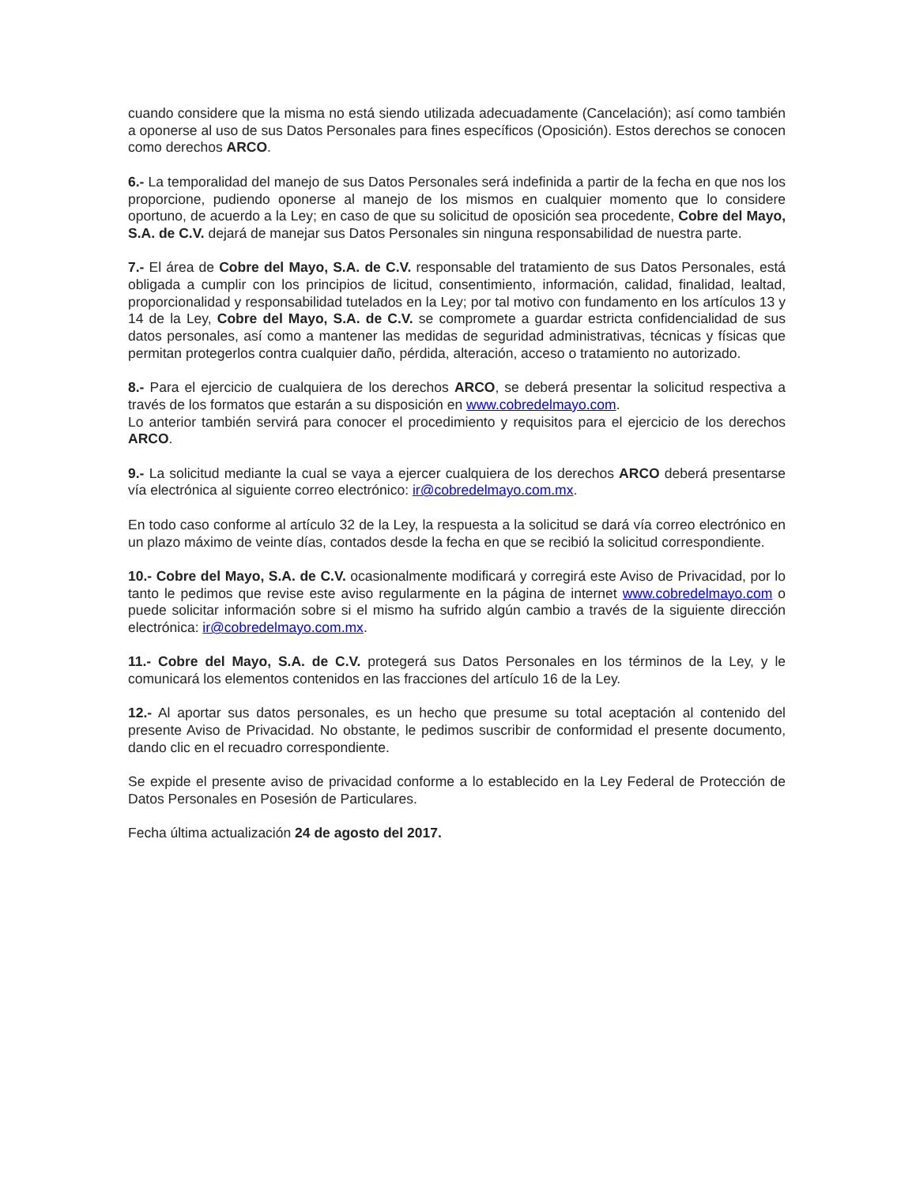cuando considere que la misma no está siendo utilizada adecuadamente (Cancelación); así como también a oponerse al uso de sus Datos Personales para fines específicos (Oposición). Estos derechos se conocen como derechos ARCO.
6.- La temporalidad del manejo de sus Datos Personales será indefinida a partir de la fecha en que nos los proporcione, pudiendo oponerse al manejo de los mismos en cualquier momento que lo considere oportuno, de acuerdo a la Ley; en caso de que su solicitud de oposición sea procedente, Cobre del Mayo, S.A. de C.V. dejará de manejar sus Datos Personales sin ninguna responsabilidad de nuestra parte.
7.- El área de Cobre del Mayo, S.A. de C.V. responsable del tratamiento de sus Datos Personales, está obligada a cumplir con los principios de licitud, consentimiento, información, calidad, finalidad, lealtad, proporcionalidad y responsabilidad tutelados en la Ley; por tal motivo con fundamento en los artículos 13 y 14 de la Ley, Cobre del Mayo, S.A. de C.V. se compromete a guardar estricta confidencialidad de sus datos personales, así como a mantener las medidas de seguridad administrativas, técnicas y físicas que permitan protegerlos contra cualquier daño, pérdida, alteración, acceso o tratamiento no autorizado.
8.- Para el ejercicio de cualquiera de los derechos ARCO, se deberá presentar la solicitud respectiva a través de los formatos que estarán a su disposición en www.cobredelmayo.com.
Lo anterior también servirá para conocer el procedimiento y requisitos para el ejercicio de los derechos ARCO.
9.- La solicitud mediante la cual se vaya a ejercer cualquiera de los derechos ARCO deberá presentarse vía electrónica al siguiente correo electrónico: ir@cobredelmayo.com.mx.
En todo caso conforme al artículo 32 de la Ley, la respuesta a la solicitud se dará vía correo electrónico en un plazo máximo de veinte días, contados desde la fecha en que se recibió la solicitud correspondiente.
10.- Cobre del Mayo, S.A. de C.V. ocasionalmente modificará y corregirá este Aviso de Privacidad, por lo tanto le pedimos que revise este aviso regularmente en la página de internet www.cobredelmayo.com o puede solicitar información sobre si el mismo ha sufrido algún cambio a través de la siguiente dirección electrónica: ir@cobredelmayo.com.mx.
11.- Cobre del Mayo, S.A. de C.V. protegerá sus Datos Personales en los términos de la Ley, y le comunicará los elementos contenidos en las fracciones del artículo 16 de la Ley.
12.- Al aportar sus datos personales, es un hecho que presume su total aceptación al contenido del presente Aviso de Privacidad. No obstante, le pedimos suscribir de conformidad el presente documento, dando clic en el recuadro correspondiente.
Se expide el presente aviso de privacidad conforme a lo establecido en la Ley Federal de Protección de Datos Personales en Posesión de Particulares.
Fecha última actualización 24 de agosto del 2017.